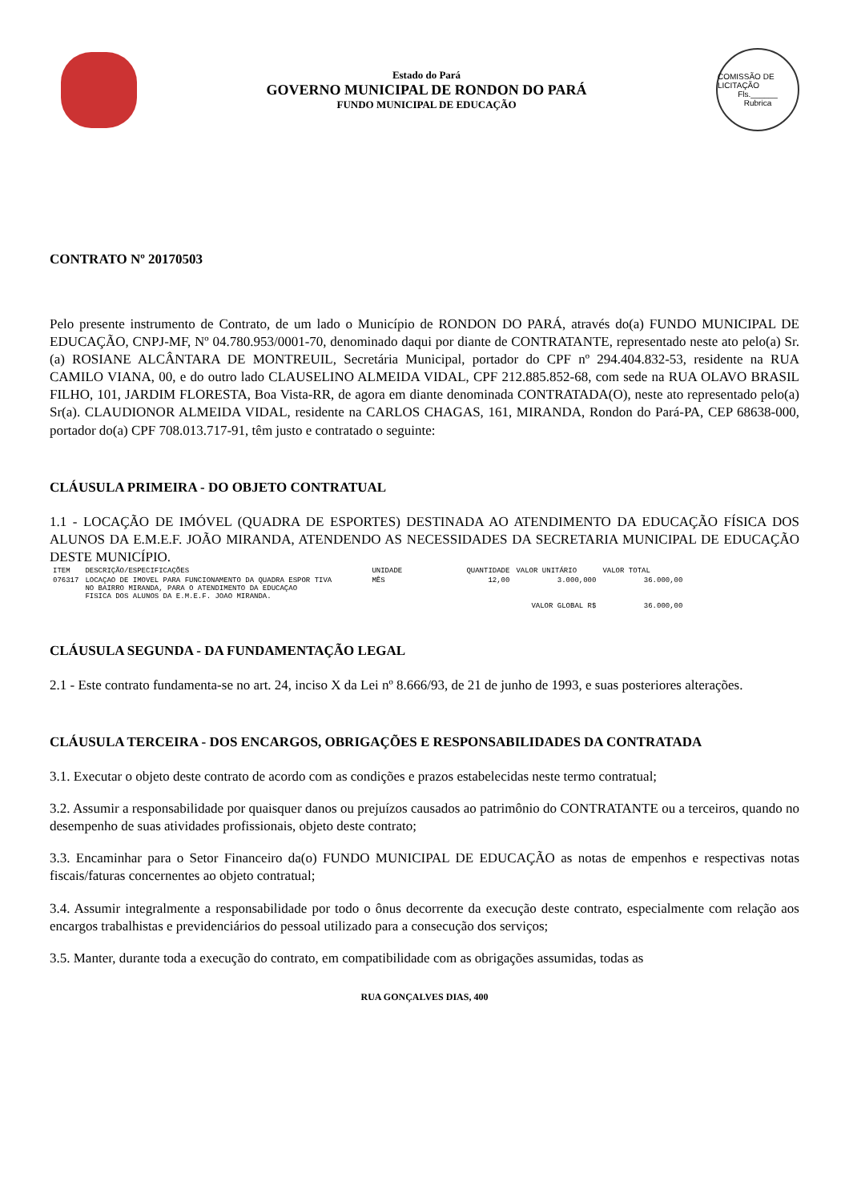Estado do Pará
GOVERNO MUNICIPAL DE RONDON DO PARÁ
FUNDO MUNICIPAL DE EDUCAÇÃO
COMISSÃO DE LICITAÇÃO
Fls.______
Rubrica
CONTRATO Nº 20170503
Pelo presente instrumento de Contrato, de um lado o Município de RONDON DO PARÁ, através do(a) FUNDO MUNICIPAL DE EDUCAÇÃO, CNPJ-MF, Nº 04.780.953/0001-70, denominado daqui por diante de CONTRATANTE, representado neste ato pelo(a) Sr.(a) ROSIANE ALCÂNTARA DE MONTREUIL, Secretária Municipal, portador do CPF nº 294.404.832-53, residente na RUA CAMILO VIANA, 00, e do outro lado CLAUSELINO ALMEIDA VIDAL, CPF 212.885.852-68, com sede na RUA OLAVO BRASIL FILHO, 101, JARDIM FLORESTA, Boa Vista-RR, de agora em diante denominada CONTRATADA(O), neste ato representado pelo(a) Sr(a). CLAUDIONOR ALMEIDA VIDAL, residente na CARLOS CHAGAS, 161, MIRANDA, Rondon do Pará-PA, CEP 68638-000, portador do(a) CPF 708.013.717-91, têm justo e contratado o seguinte:
CLÁUSULA PRIMEIRA - DO OBJETO CONTRATUAL
1.1 - LOCAÇÃO DE IMÓVEL (QUADRA DE ESPORTES) DESTINADA AO ATENDIMENTO DA EDUCAÇÃO FÍSICA DOS ALUNOS DA E.M.E.F. JOÃO MIRANDA, ATENDENDO AS NECESSIDADES DA SECRETARIA MUNICIPAL DE EDUCAÇÃO DESTE MUNICÍPIO.
| ITEM | DESCRIÇÃO/ESPECIFICAÇÕES | UNIDADE | QUANTIDADE | VALOR UNITÁRIO | VALOR TOTAL |
| --- | --- | --- | --- | --- | --- |
| 076317 | LOCAÇAO DE IMOVEL PARA FUNCIONAMENTO DA QUADRA ESPOR TIVA NO BAIRRO MIRANDA, PARA O ATENDIMENTO DA EDUCAÇAO FISICA DOS ALUNOS DA E.M.E.F. JOAO MIRANDA. | MÊS | 12,00 | 3.000,000 | 36.000,00 |
| | | | VALOR GLOBAL R$ | | 36.000,00 |
CLÁUSULA SEGUNDA - DA FUNDAMENTAÇÃO LEGAL
2.1 - Este contrato fundamenta-se no art. 24, inciso X da Lei nº 8.666/93, de 21 de junho de 1993, e suas posteriores alterações.
CLÁUSULA TERCEIRA - DOS ENCARGOS, OBRIGAÇÕES E RESPONSABILIDADES DA CONTRATADA
3.1. Executar o objeto deste contrato de acordo com as condições e prazos estabelecidas neste termo contratual;
3.2. Assumir a responsabilidade por quaisquer danos ou prejuízos causados ao patrimônio do CONTRATANTE ou a terceiros, quando no desempenho de suas atividades profissionais, objeto deste contrato;
3.3. Encaminhar para o Setor Financeiro da(o) FUNDO MUNICIPAL DE EDUCAÇÃO as notas de empenhos e respectivas notas fiscais/faturas concernentes ao objeto contratual;
3.4. Assumir integralmente a responsabilidade por todo o ônus decorrente da execução deste contrato, especialmente com relação aos encargos trabalhistas e previdenciários do pessoal utilizado para a consecução dos serviços;
3.5. Manter, durante toda a execução do contrato, em compatibilidade com as obrigações assumidas, todas as
RUA GONÇALVES DIAS, 400